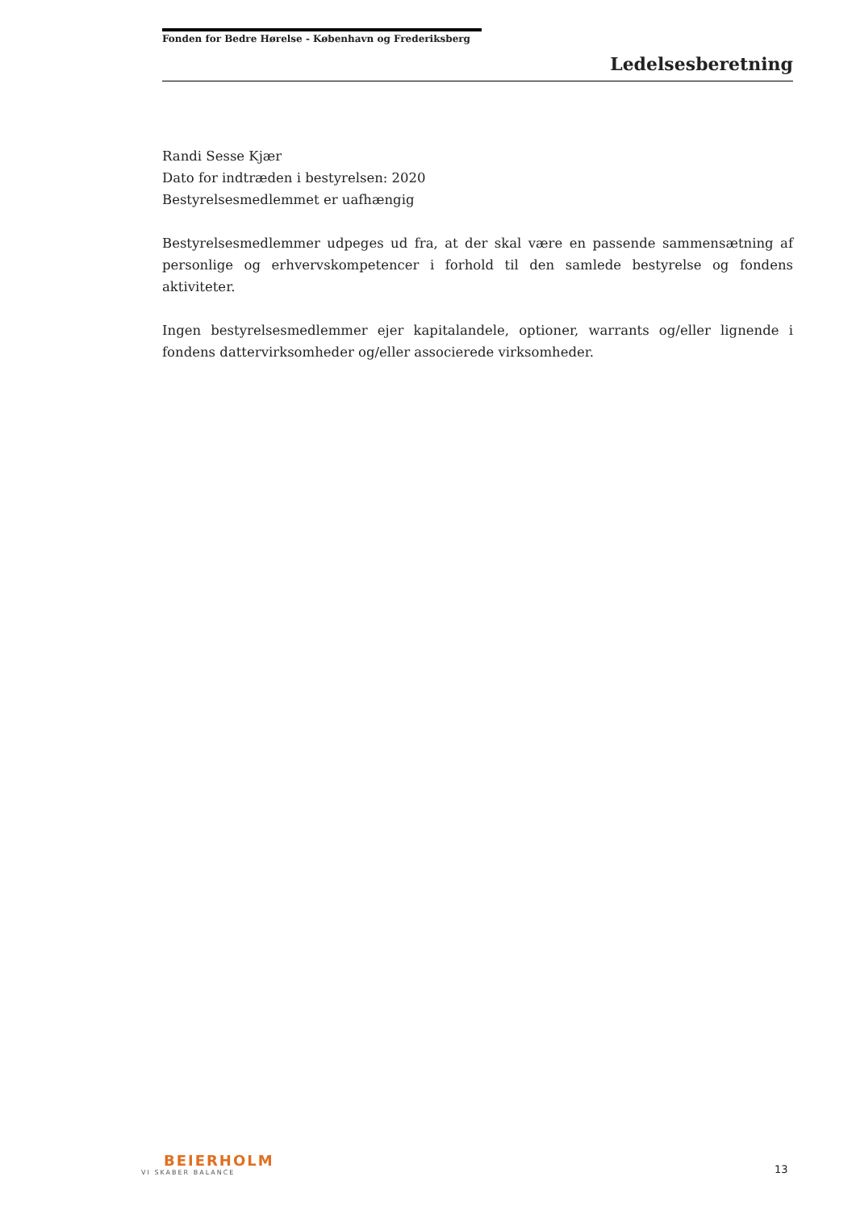Fonden for Bedre Hørelse - København og Frederiksberg
Ledelsesberetning
Randi Sesse Kjær
Dato for indtræden i bestyrelsen: 2020
Bestyrelsesmedlemmet er uafhængig
Bestyrelsesmedlemmer udpeges ud fra, at der skal være en passende sammensætning af personlige og erhvervskompetencer i forhold til den samlede bestyrelse og fondens aktiviteter.
Ingen bestyrelsesmedlemmer ejer kapitalandele, optioner, warrants og/eller lignende i fondens dattervirksomheder og/eller associerede virksomheder.
BEIERHOLM
VI SKABER BALANCE
13